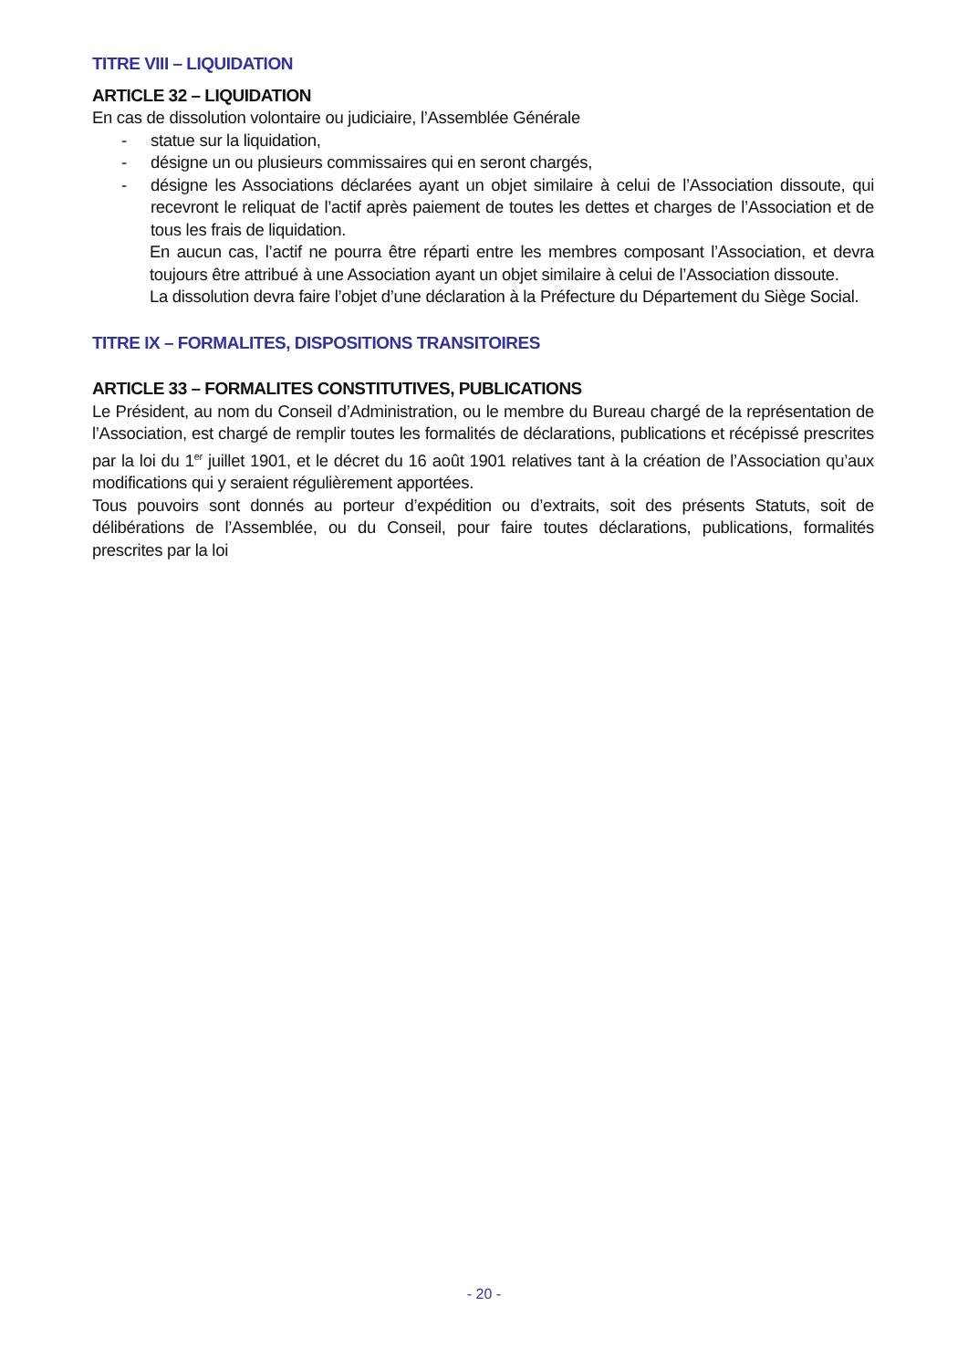TITRE VIII – LIQUIDATION
ARTICLE 32 – LIQUIDATION
En cas de dissolution volontaire ou judiciaire, l’Assemblée Générale
- statue sur la liquidation,
- désigne un ou plusieurs commissaires qui en seront chargés,
- désigne les Associations déclarées ayant un objet similaire à celui de l’Association dissoute, qui recevront le reliquat de l’actif après paiement de toutes les dettes et charges de l’Association et de tous les frais de liquidation.
En aucun cas, l’actif ne pourra être réparti entre les membres composant l’Association, et devra toujours être attribué à une Association ayant un objet similaire à celui de l’Association dissoute.
La dissolution devra faire l’objet d’une déclaration à la Préfecture du Département du Siège Social.
TITRE IX – FORMALITES, DISPOSITIONS TRANSITOIRES
ARTICLE 33 – FORMALITES CONSTITUTIVES, PUBLICATIONS
Le Président, au nom du Conseil d’Administration, ou le membre du Bureau chargé de la représentation de l’Association, est chargé de remplir toutes les formalités de déclarations, publications et récépissé prescrites par la loi du 1<sup>er</sup> juillet 1901, et le décret du 16 août 1901 relatives tant à la création de l’Association qu’aux modifications qui y seraient régulièrement apportées.
Tous pouvoirs sont donnés au porteur d’expédition ou d’extraits, soit des présents Statuts, soit de délibérations de l’Assemblée, ou du Conseil, pour faire toutes déclarations, publications, formalités prescrites par la loi
- 20 -